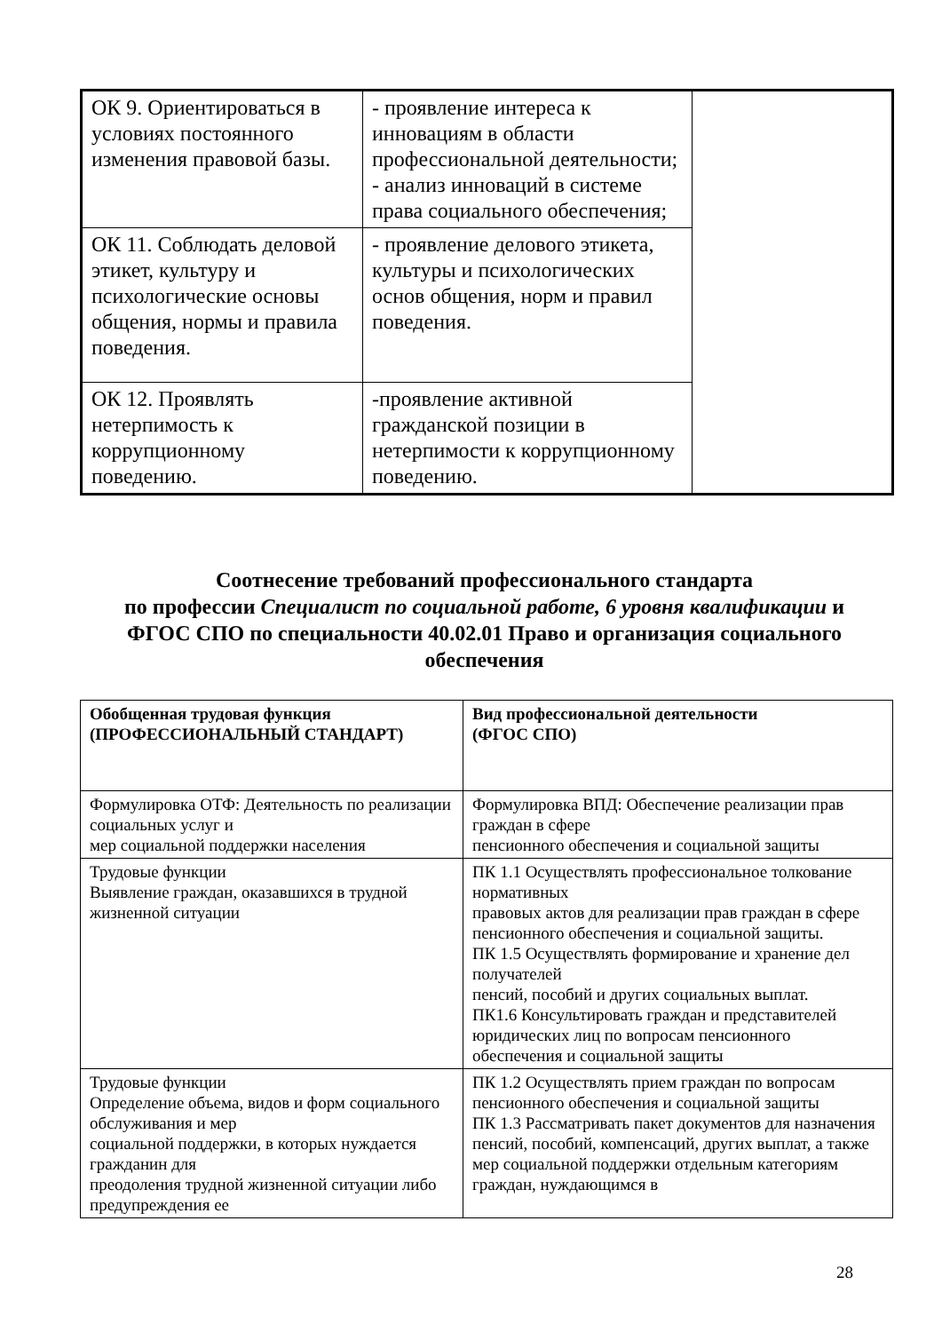| ОК 9. Ориентироваться в условиях постоянного изменения правовой базы. | - проявление интереса к инновациям в области профессиональной деятельности; - анализ инноваций в системе права социального обеспечения; | |
| ОК 11. Соблюдать деловой этикет, культуру и психологические основы общения, нормы и правила поведения. | - проявление делового этикета, культуры и психологических основ общения, норм и правил поведения. | |
| ОК 12. Проявлять нетерпимость к коррупционному поведению. | -проявление активной гражданской позиции в нетерпимости к коррупционному поведению. | |
Соотнесение требований профессионального стандарта
по профессии Специалист по социальной работе, 6 уровня квалификации и
ФГОС СПО по специальности 40.02.01 Право и организация социального обеспечения
| Обобщенная трудовая функция (ПРОФЕССИОНАЛЬНЫЙ СТАНДАРТ) | Вид профессиональной деятельности (ФГОС СПО) |
| --- | --- |
| Формулировка ОТФ: Деятельность по реализации социальных услуг и мер социальной поддержки населения | Формулировка ВПД: Обеспечение реализации прав граждан в сфере пенсионного обеспечения и социальной защиты |
| Трудовые функции Выявление граждан, оказавшихся в трудной жизненной ситуации | ПК 1.1 Осуществлять профессиональное толкование нормативных правовых актов для реализации прав граждан в сфере пенсионного обеспечения и социальной защиты. ПК 1.5 Осуществлять формирование и хранение дел получателей пенсий, пособий и других социальных выплат. ПК1.6 Консультировать граждан и представителей юридических лиц по вопросам пенсионного обеспечения и социальной защиты |
| Трудовые функции Определение объема, видов и форм социального обслуживания и мер социальной поддержки, в которых нуждается гражданин для преодоления трудной жизненной ситуации либо предупреждения ее | ПК 1.2 Осуществлять прием граждан по вопросам пенсионного обеспечения и социальной защиты ПК 1.3 Рассматривать пакет документов для назначения пенсий, пособий, компенсаций, других выплат, а также мер социальной поддержки отдельным категориям граждан, нуждающимся в |
28